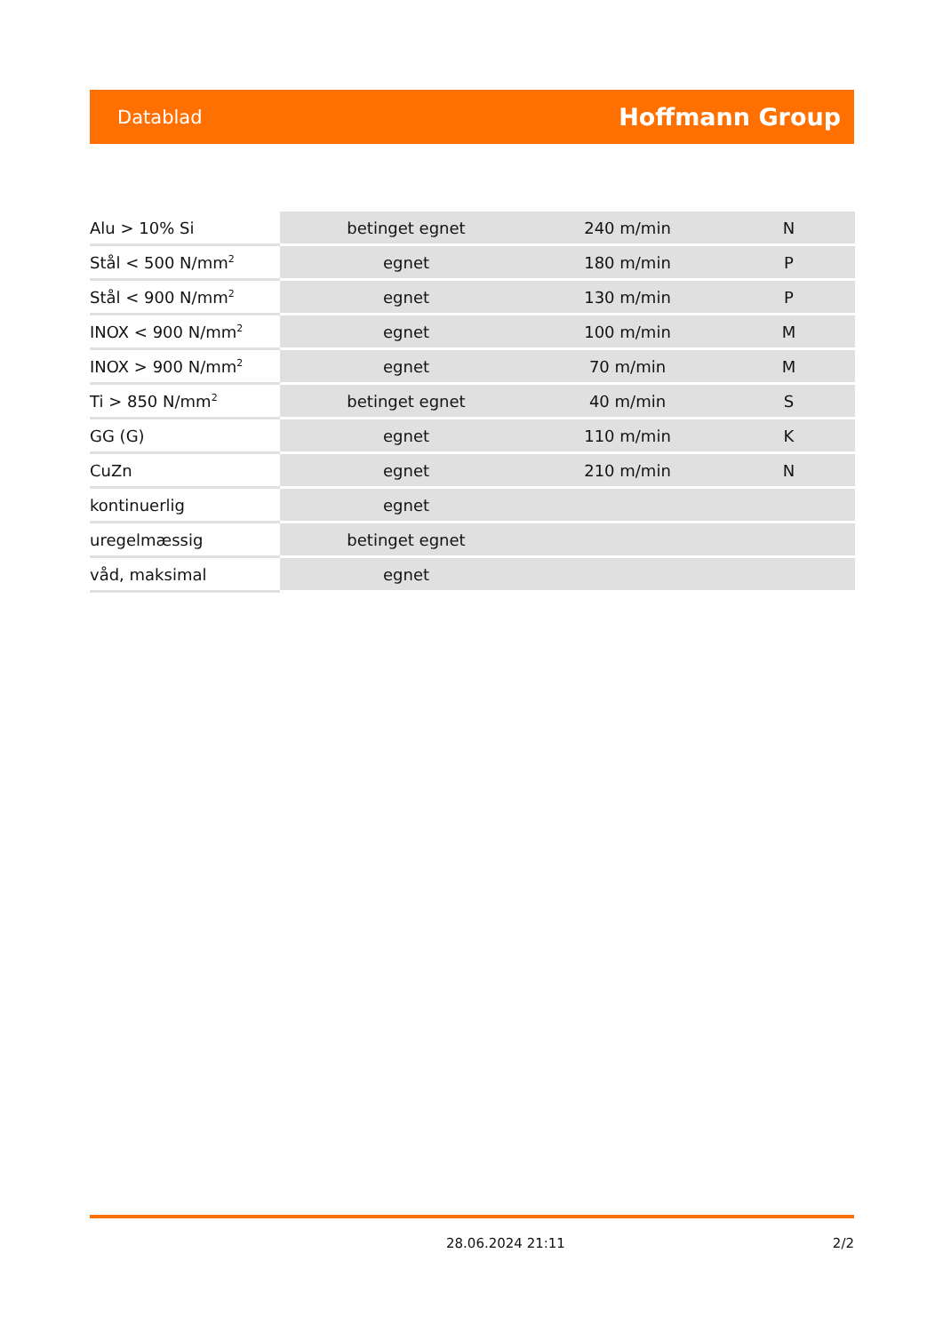Datablad Hoffmann Group
| Alu > 10% Si | betinget egnet | 240 m/min | N |
| Stål < 500 N/mm<sup>2</sup> | egnet | 180 m/min | P |
| Stål < 900 N/mm<sup>2</sup> | egnet | 130 m/min | P |
| INOX < 900 N/mm<sup>2</sup> | egnet | 100 m/min | M |
| INOX > 900 N/mm<sup>2</sup> | egnet | 70 m/min | M |
| Ti > 850 N/mm<sup>2</sup> | betinget egnet | 40 m/min | S |
| GG (G) | egnet | 110 m/min | K |
| CuZn | egnet | 210 m/min | N |
| kontinuerlig | egnet | | |
| uregelmæssig | betinget egnet | | |
| våd, maksimal | egnet | | |
28.06.2024 21:11 2/2